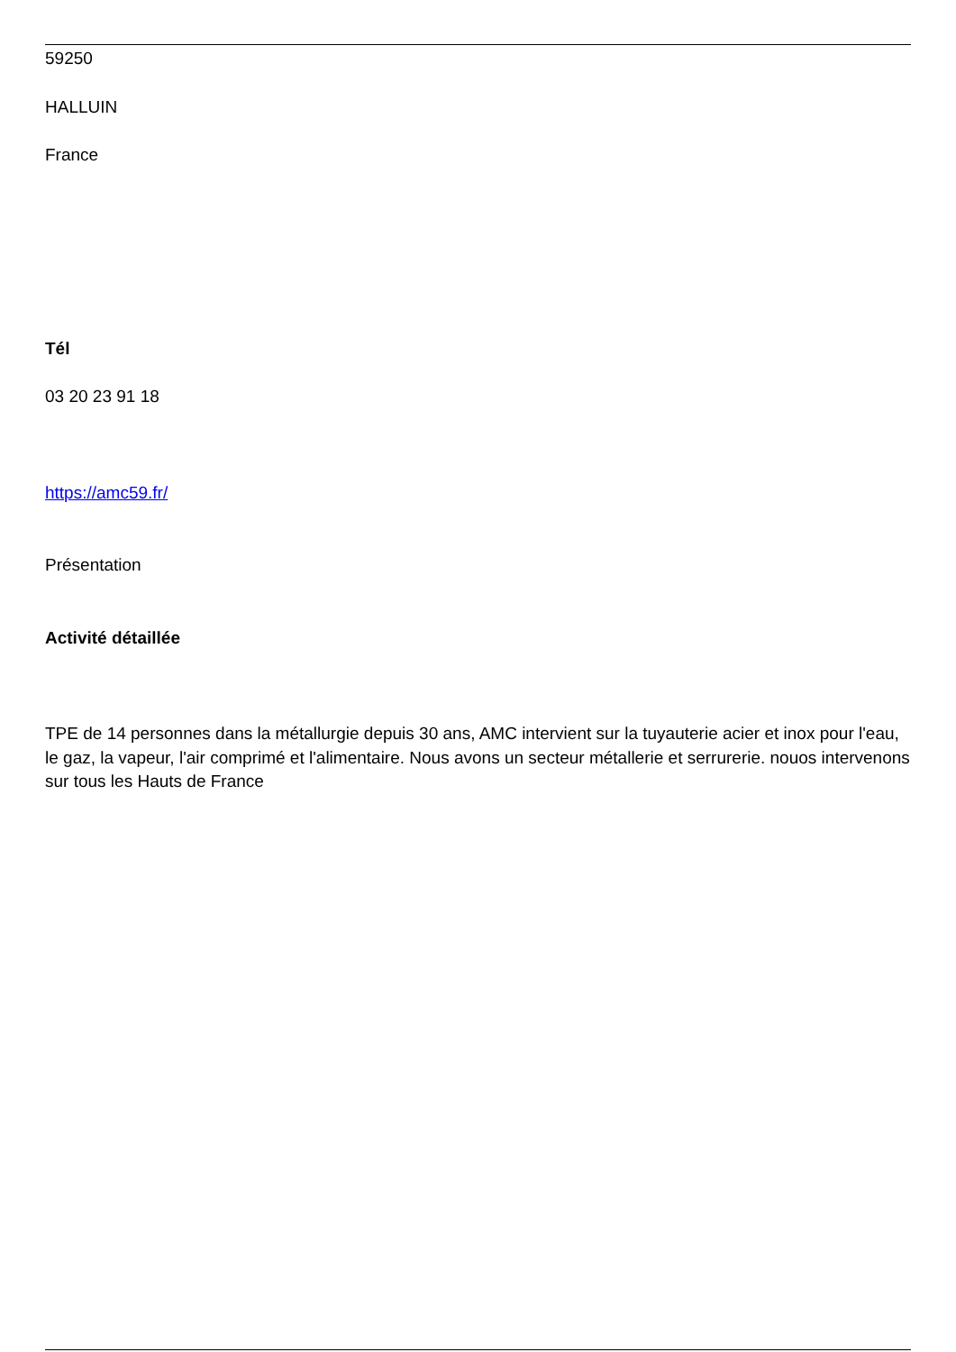59250
HALLUIN
France
Tél
03 20 23 91 18
https://amc59.fr/
Présentation
Activité détaillée
TPE de 14 personnes dans la métallurgie depuis 30 ans, AMC intervient sur la tuyauterie acier et inox pour l'eau, le gaz, la vapeur, l'air comprimé et l'alimentaire. Nous avons un secteur métallerie et serrurerie. nouos intervenons sur tous les Hauts de France